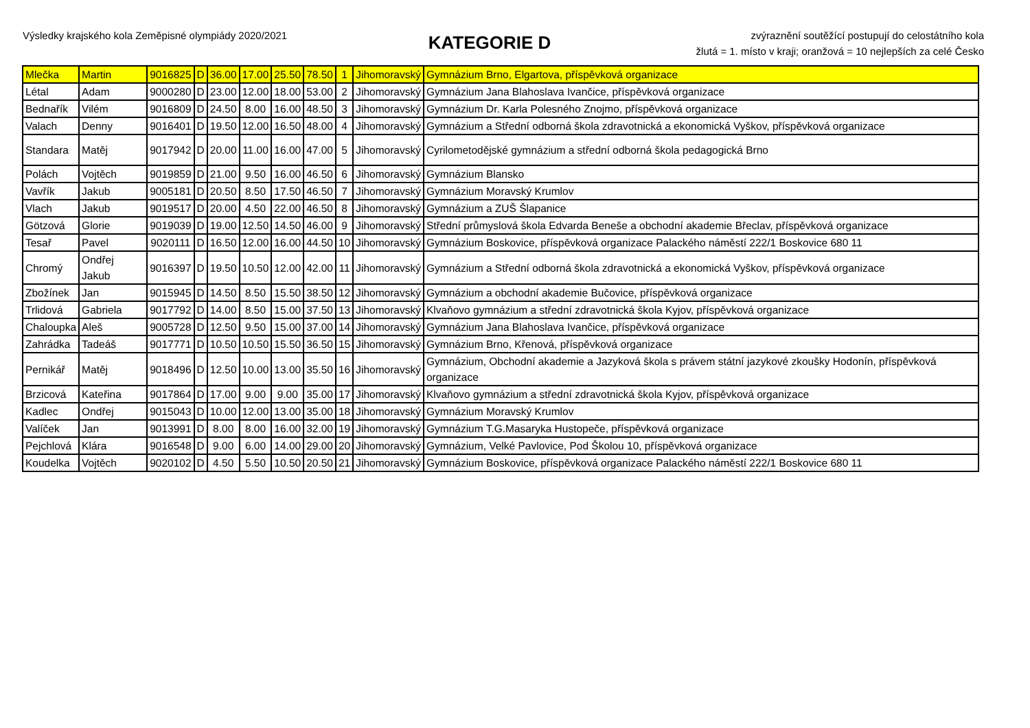Výsledky krajského kola Zeměpisné olympiády 2020/2021
KATEGORIE D
zvýraznění soutěžící postupují do celostátního kola
žlutá = 1. místo v kraji; oranžová = 10 nejlepších za celé Česko
| Mlečka | Martin | 9016825 | D | 36.00 | 17.00 | 25.50 | 78.50 | 1 | Jihomoravský | Gymnázium Brno, Elgartova, příspěvková organizace |
| Létal | Adam | 9000280 | D | 23.00 | 12.00 | 18.00 | 53.00 | 2 | Jihomoravský | Gymnázium Jana Blahoslava Ivančice, příspěvková organizace |
| Bednařík | Vilém | 9016809 | D | 24.50 | 8.00 | 16.00 | 48.50 | 3 | Jihomoravský | Gymnázium Dr. Karla Polesného Znojmo, příspěvková organizace |
| Valach | Denny | 9016401 | D | 19.50 | 12.00 | 16.50 | 48.00 | 4 | Jihomoravský | Gymnázium a Střední odborná škola zdravotnická a ekonomická Vyškov, příspěvková organizace |
| Standara | Matěj | 9017942 | D | 20.00 | 11.00 | 16.00 | 47.00 | 5 | Jihomoravský | Cyrilometodějské gymnázium a střední odborná škola pedagogická Brno |
| Polách | Vojtěch | 9019859 | D | 21.00 | 9.50 | 16.00 | 46.50 | 6 | Jihomoravský | Gymnázium Blansko |
| Vavřík | Jakub | 9005181 | D | 20.50 | 8.50 | 17.50 | 46.50 | 7 | Jihomoravský | Gymnázium Moravský Krumlov |
| Vlach | Jakub | 9019517 | D | 20.00 | 4.50 | 22.00 | 46.50 | 8 | Jihomoravský | Gymnázium a ZUŠ Šlapanice |
| Götzová | Glorie | 9019039 | D | 19.00 | 12.50 | 14.50 | 46.00 | 9 | Jihomoravský | Střední průmyslová škola Edvarda Beneše a obchodní akademie Břeclav, příspěvková organizace |
| Tesař | Pavel | 9020111 | D | 16.50 | 12.00 | 16.00 | 44.50 | 10 | Jihomoravský | Gymnázium Boskovice, příspěvková organizace Palackého náměstí 222/1 Boskovice 680 11 |
| Chromý | Ondřej Jakub | 9016397 | D | 19.50 | 10.50 | 12.00 | 42.00 | 11 | Jihomoravský | Gymnázium a Střední odborná škola zdravotnická a ekonomická Vyškov, příspěvková organizace |
| Zbožínek | Jan | 9015945 | D | 14.50 | 8.50 | 15.50 | 38.50 | 12 | Jihomoravský | Gymnázium a obchodní akademie Bučovice, příspěvková organizace |
| Trlidová | Gabriela | 9017792 | D | 14.00 | 8.50 | 15.00 | 37.50 | 13 | Jihomoravský | Klvaňovo gymnázium a střední zdravotnická škola Kyjov, příspěvková organizace |
| Chaloupka | Aleš | 9005728 | D | 12.50 | 9.50 | 15.00 | 37.00 | 14 | Jihomoravský | Gymnázium Jana Blahoslava Ivančice, příspěvková organizace |
| Zahrádka | Tadeáš | 9017771 | D | 10.50 | 10.50 | 15.50 | 36.50 | 15 | Jihomoravský | Gymnázium Brno, Křenová, příspěvková organizace |
| Pernikář | Matěj | 9018496 | D | 12.50 | 10.00 | 13.00 | 35.50 | 16 | Jihomoravský | Gymnázium, Obchodní akademie a Jazyková škola s právem státní jazykové zkoušky Hodonín, příspěvková organizace |
| Brzicová | Kateřina | 9017864 | D | 17.00 | 9.00 | 9.00 | 35.00 | 17 | Jihomoravský | Klvaňovo gymnázium a střední zdravotnická škola Kyjov, příspěvková organizace |
| Kadlec | Ondřej | 9015043 | D | 10.00 | 12.00 | 13.00 | 35.00 | 18 | Jihomoravský | Gymnázium Moravský Krumlov |
| Valíček | Jan | 9013991 | D | 8.00 | 8.00 | 16.00 | 32.00 | 19 | Jihomoravský | Gymnázium T.G.Masaryka Hustopeče, příspěvková organizace |
| Pejchlová | Klára | 9016548 | D | 9.00 | 6.00 | 14.00 | 29.00 | 20 | Jihomoravský | Gymnázium, Velké Pavlovice, Pod Školou 10, příspěvková organizace |
| Koudelka | Vojtěch | 9020102 | D | 4.50 | 5.50 | 10.50 | 20.50 | 21 | Jihomoravský | Gymnázium Boskovice, příspěvková organizace Palackého náměstí 222/1 Boskovice 680 11 |